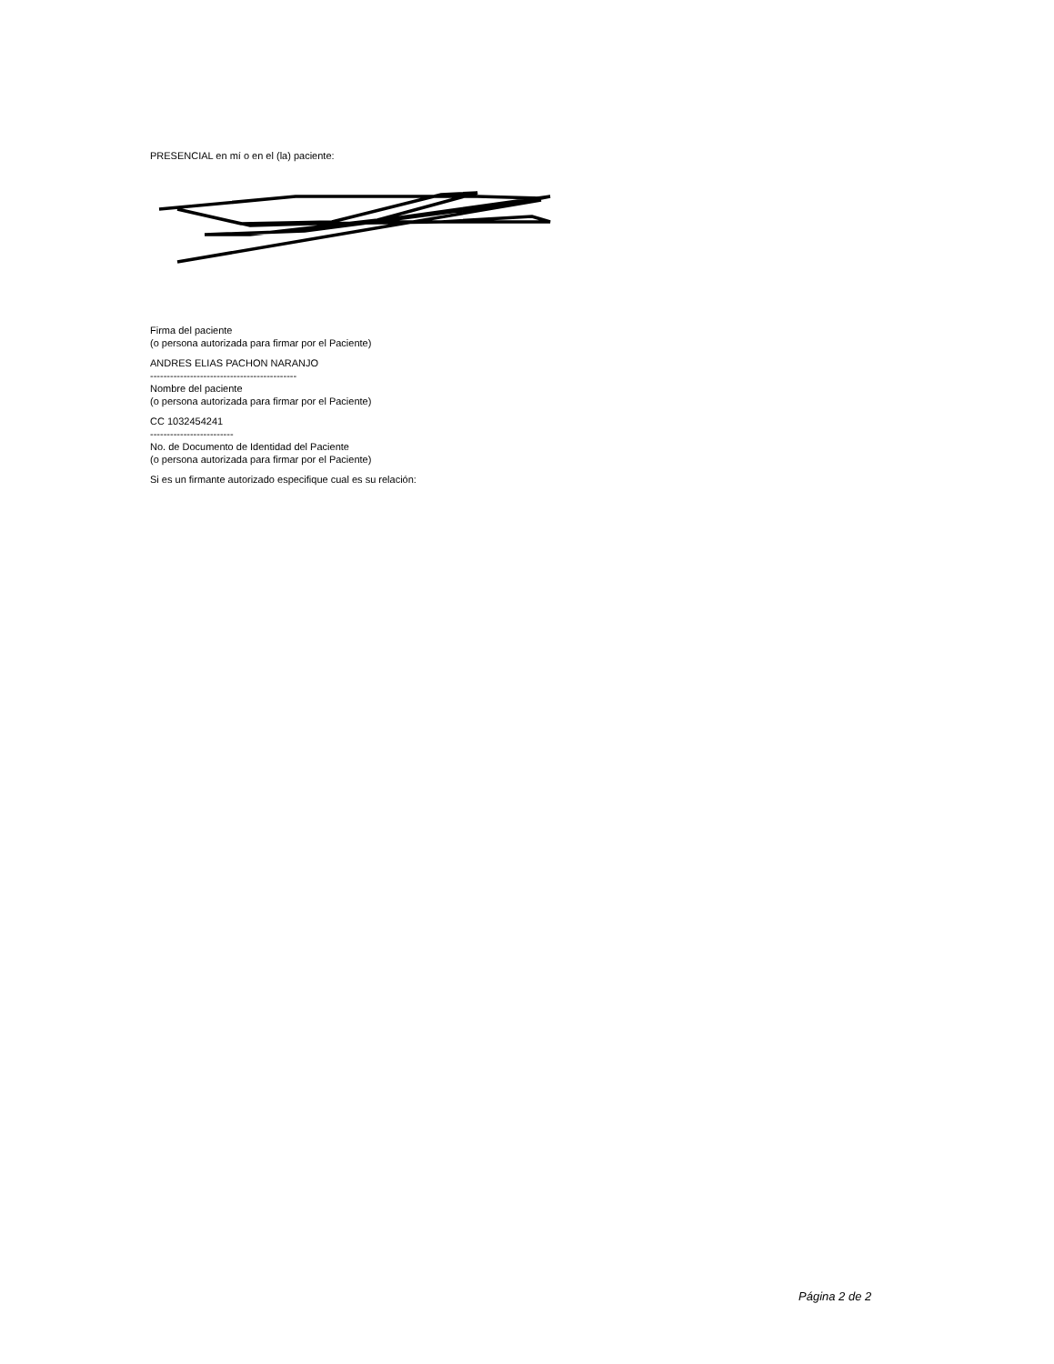PRESENCIAL en mí o en el (la) paciente:
Firma del paciente
(o persona autorizada para firmar por el Paciente)
ANDRES ELIAS PACHON NARANJO
--------------------------------------------
Nombre del paciente
(o persona autorizada para firmar por el Paciente)
CC 1032454241
-------------------------
No. de Documento de Identidad del Paciente
(o persona autorizada para firmar por el Paciente)
Si es un firmante autorizado especifique cual es su relación:
Página 2 de 2